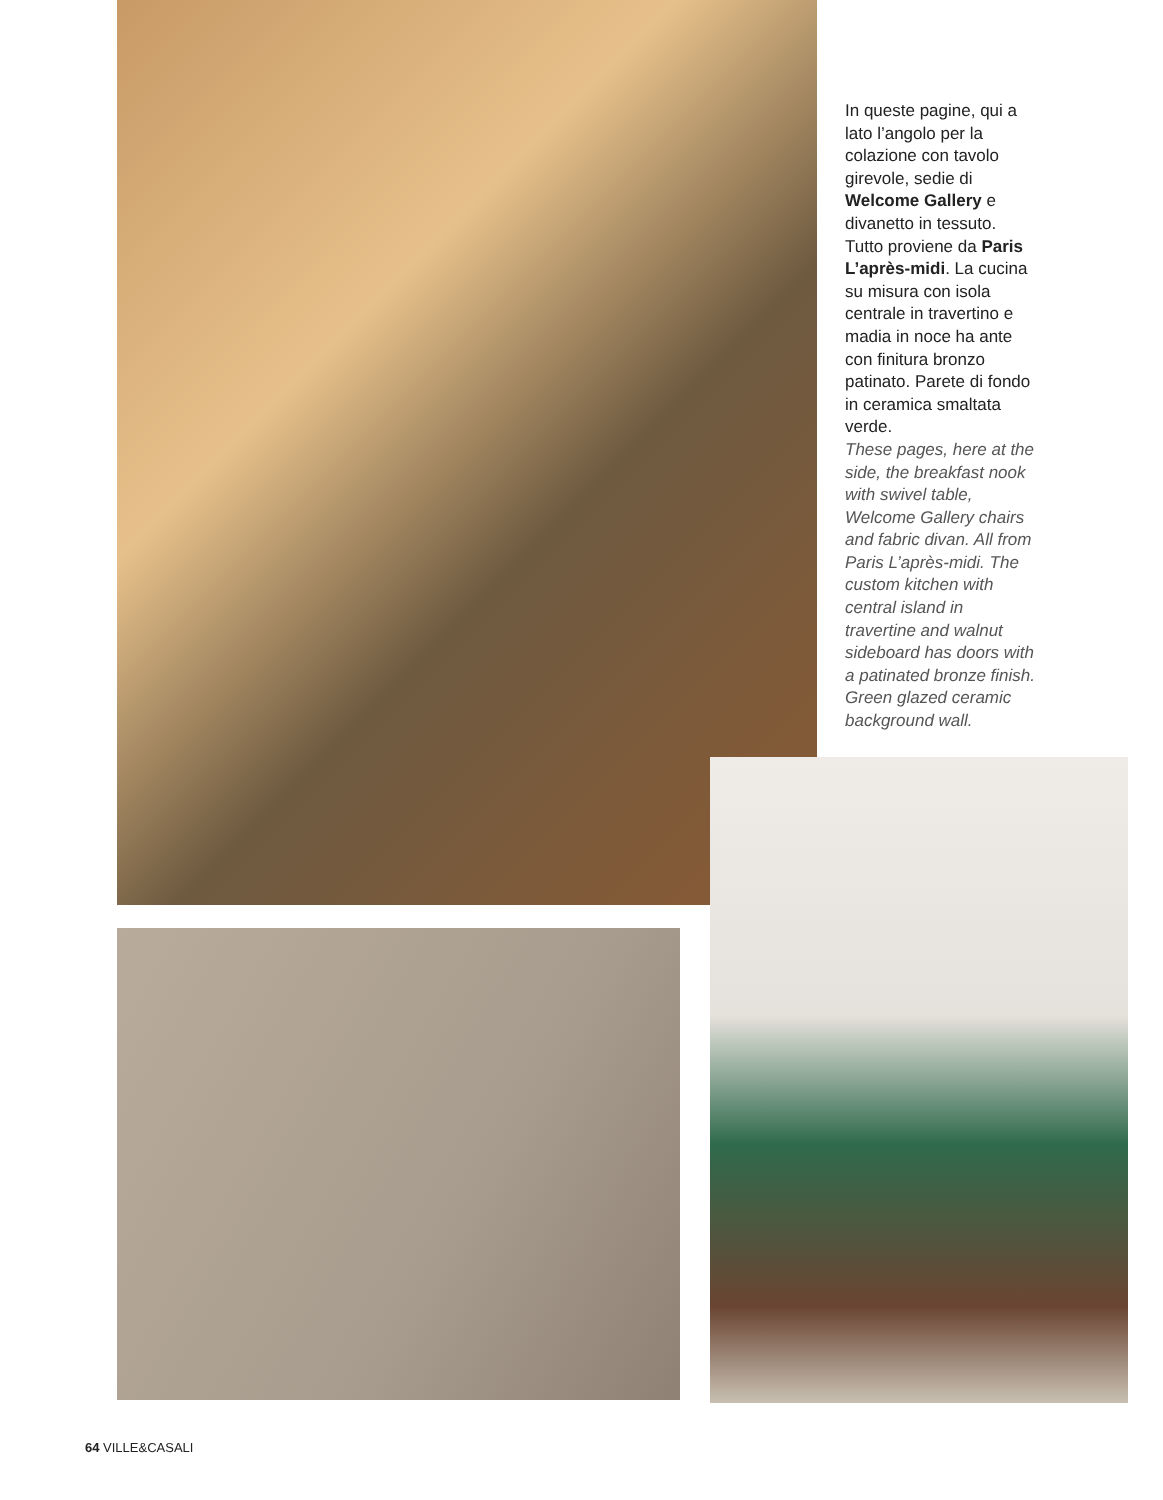In queste pagine, qui a lato l’angolo per la colazione con tavolo girevole, sedie di Welcome Gallery e divanetto in tessuto. Tutto proviene da Paris L’après-midi. La cucina su misura con isola centrale in travertino e madia in noce ha ante con finitura bronzo patinato. Parete di fondo in ceramica smaltata verde.
These pages, here at the side, the breakfast nook with swivel table, Welcome Gallery chairs and fabric divan. All from Paris L’après-midi. The custom kitchen with central island in travertine and walnut sideboard has doors with a patinated bronze finish. Green glazed ceramic background wall.
64 VILLE&CASALI